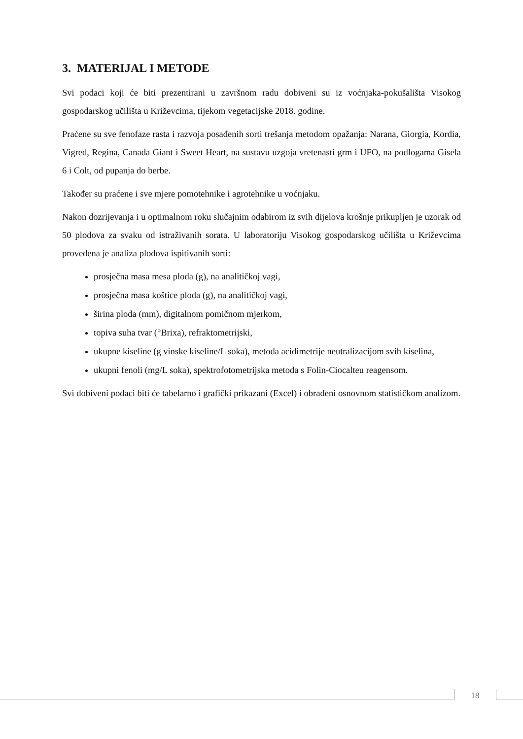3. MATERIJAL I METODE
Svi podaci koji će biti prezentirani u završnom radu dobiveni su iz voćnjaka-pokušališta Visokog gospodarskog učilišta u Križevcima, tijekom vegetacijske 2018. godine.
Praćene su sve fenofaze rasta i razvoja posađenih sorti trešanja metodom opažanja: Narana, Giorgia, Kordia, Vigred, Regina, Canada Giant i Sweet Heart, na sustavu uzgoja vretenasti grm i UFO, na podlogama Gisela 6 i Colt, od pupanja do berbe.
Također su praćene i sve mjere pomotehnike i agrotehnike u voćnjaku.
Nakon dozrijevanja i u optimalnom roku slučajnim odabirom iz svih dijelova krošnje prikupljen je uzorak od 50 plodova za svaku od istraživanih sorata. U laboratoriju Visokog gospodarskog učilišta u Križevcima provedena je analiza plodova ispitivanih sorti:
prosječna masa mesa ploda (g), na analitičkoj vagi,
prosječna masa koštice ploda (g), na analitičkoj vagi,
širina ploda (mm), digitalnom pomičnom mjerkom,
topiva suha tvar (°Brixa), refraktometrijski,
ukupne kiseline (g vinske kiseline/L soka), metoda acidimetrije neutralizacijom svih kiselina,
ukupni fenoli (mg/L soka), spektrofotometrijska metoda s Folin-Ciocalteu reagensom.
Svi dobiveni podaci biti će tabelarno i grafički prikazani (Excel) i obrađeni osnovnom statističkom analizom.
18